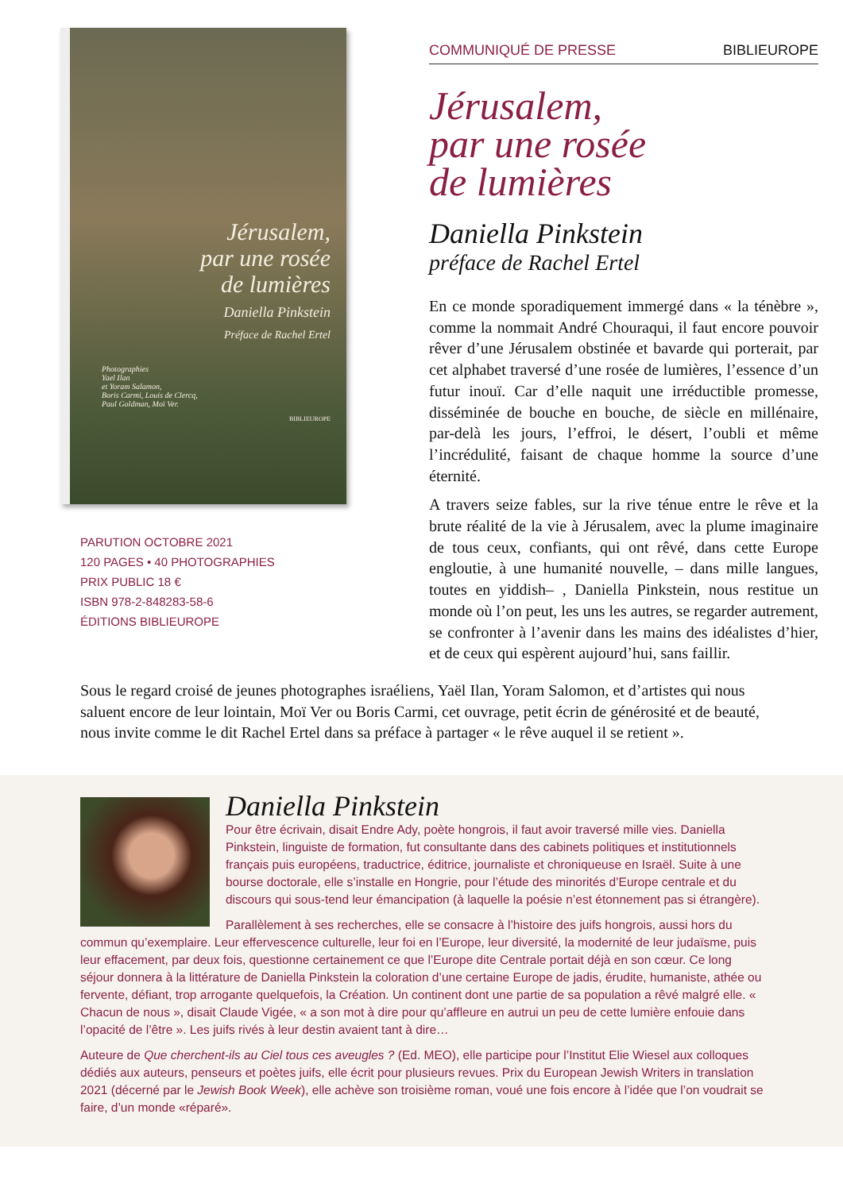Jérusalem,
par une rosée
de lumières
Daniella Pinkstein
Préface de Rachel Ertel
Photographies
Yael Ilan
et Yoram Salamon,
Boris Carmi, Louis de Clercq,
Paul Goldman, Moï Ver.
BIBLIEUROPE
PARUTION OCTOBRE 2021
120 PAGES • 40 PHOTOGRAPHIES
PRIX PUBLIC 18 €
ISBN 978-2-848283-58-6
ÉDITIONS BIBLIEUROPE
COMMUNIQUÉ DE PRESSE BIBLIEUROPE
Jérusalem,
par une rosée
de lumières
Daniella Pinkstein
préface de Rachel Ertel
En ce monde sporadiquement immergé dans « la ténèbre », comme la nommait André Chouraqui, il faut encore pouvoir rêver d’une Jérusalem obstinée et bavarde qui porterait, par cet alphabet traversé d’une rosée de lumières, l’essence d’un futur inouï. Car d’elle naquit une irréductible promesse, disséminée de bouche en bouche, de siècle en millénaire, par-delà les jours, l’effroi, le désert, l’oubli et même l’incrédulité, faisant de chaque homme la source d’une éternité.
A travers seize fables, sur la rive ténue entre le rêve et la brute réalité de la vie à Jérusalem, avec la plume imaginaire de tous ceux, confiants, qui ont rêvé, dans cette Europe engloutie, à une humanité nouvelle, – dans mille langues, toutes en yiddish– , Daniella Pinkstein, nous restitue un monde où l’on peut, les uns les autres, se regarder autrement, se confronter à l’avenir dans les mains des idéalistes d’hier, et de ceux qui espèrent aujourd’hui, sans faillir.
Sous le regard croisé de jeunes photographes israéliens, Yaël Ilan, Yoram Salomon, et d’artistes qui nous saluent encore de leur lointain, Moï Ver ou Boris Carmi, cet ouvrage, petit écrin de générosité et de beauté, nous invite comme le dit Rachel Ertel dans sa préface à partager « le rêve auquel il se retient ».
Daniella Pinkstein
Pour être écrivain, disait Endre Ady, poète hongrois, il faut avoir traversé mille vies. Daniella Pinkstein, linguiste de formation, fut consultante dans des cabinets politiques et institutionnels français puis européens, traductrice, éditrice, journaliste et chroniqueuse en Israël. Suite à une bourse doctorale, elle s’installe en Hongrie, pour l’étude des minorités d’Europe centrale et du discours qui sous-tend leur émancipation (à laquelle la poésie n’est étonnement pas si étrangère).
Parallèlement à ses recherches, elle se consacre à l’histoire des juifs hongrois, aussi hors du commun qu’exemplaire. Leur effervescence culturelle, leur foi en l’Europe, leur diversité, la modernité de leur judaïsme, puis leur effacement, par deux fois, questionne certainement ce que l’Europe dite Centrale portait déjà en son cœur. Ce long séjour donnera à la littérature de Daniella Pinkstein la coloration d’une certaine Europe de jadis, érudite, humaniste, athée ou fervente, défiant, trop arrogante quelquefois, la Création. Un continent dont une partie de sa population a rêvé malgré elle. « Chacun de nous », disait Claude Vigée, « a son mot à dire pour qu’affleure en autrui un peu de cette lumière enfouie dans l’opacité de l’être ». Les juifs rivés à leur destin avaient tant à dire…
Auteure de Que cherchent-ils au Ciel tous ces aveugles ? (Ed. MEO), elle participe pour l’Institut Elie Wiesel aux colloques dédiés aux auteurs, penseurs et poètes juifs, elle écrit pour plusieurs revues. Prix du European Jewish Writers in translation 2021 (décerné par le Jewish Book Week), elle achève son troisième roman, voué une fois encore à l’idée que l’on voudrait se faire, d’un monde «réparé».